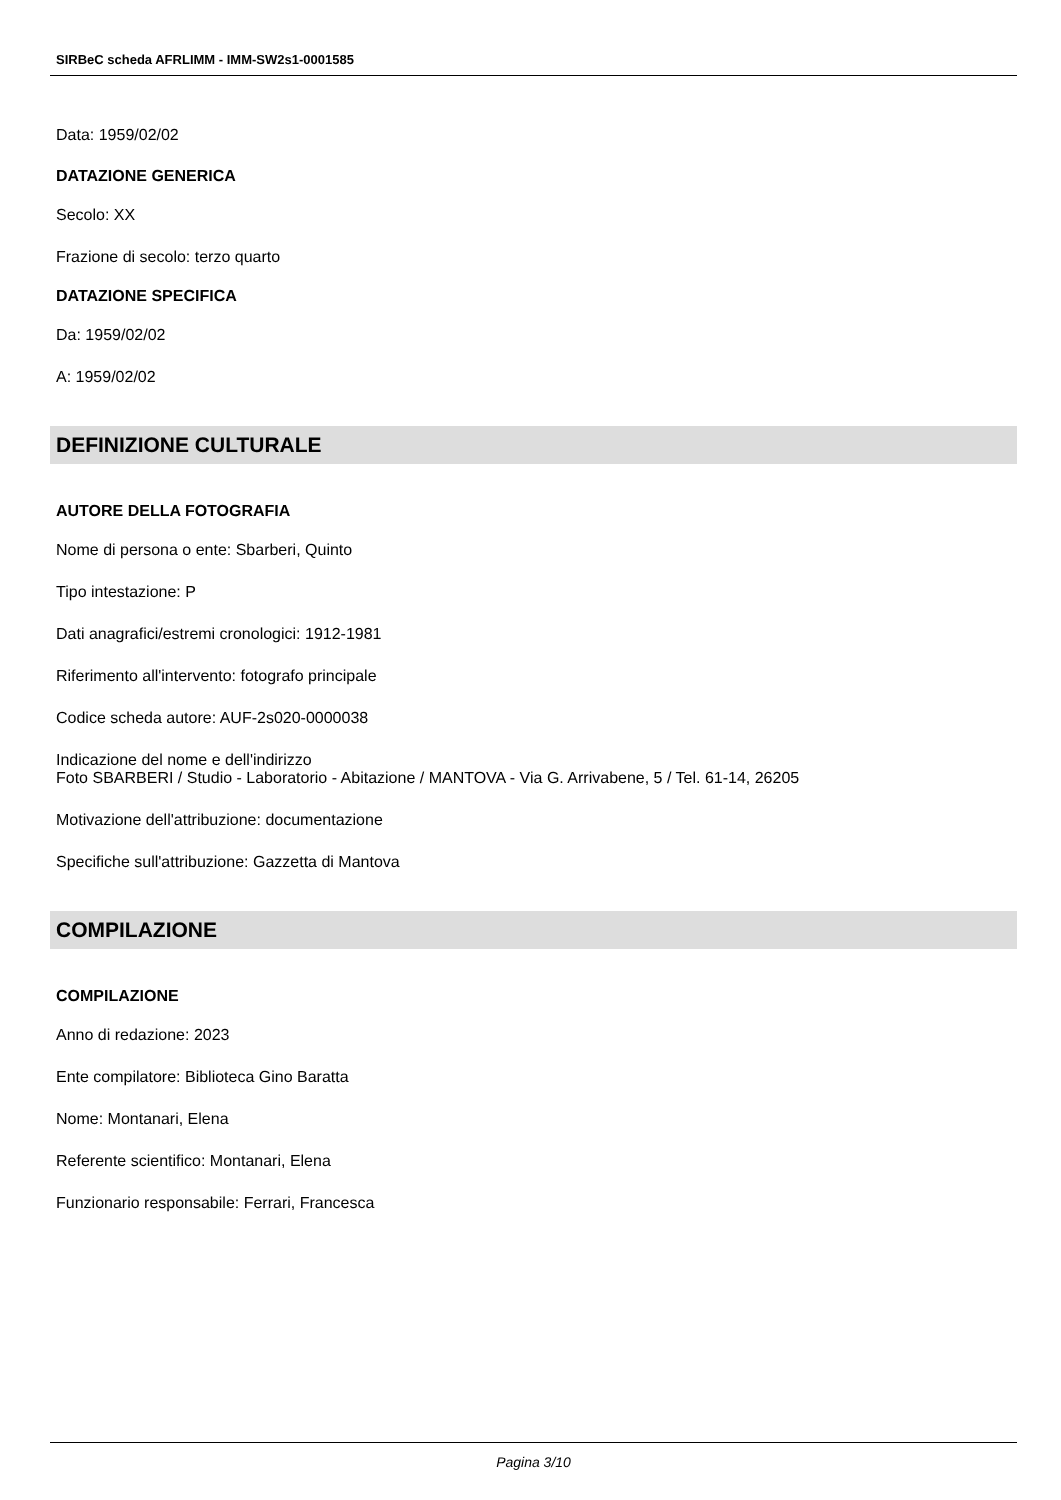SIRBeC scheda AFRLIMM - IMM-SW2s1-0001585
Data: 1959/02/02
DATAZIONE GENERICA
Secolo: XX
Frazione di secolo: terzo quarto
DATAZIONE SPECIFICA
Da: 1959/02/02
A: 1959/02/02
DEFINIZIONE CULTURALE
AUTORE DELLA FOTOGRAFIA
Nome di persona o ente: Sbarberi, Quinto
Tipo intestazione: P
Dati anagrafici/estremi cronologici: 1912-1981
Riferimento all'intervento: fotografo principale
Codice scheda autore: AUF-2s020-0000038
Indicazione del nome e dell'indirizzo
Foto SBARBERI / Studio - Laboratorio - Abitazione / MANTOVA - Via G. Arrivabene, 5 / Tel. 61-14, 26205
Motivazione dell'attribuzione: documentazione
Specifiche sull'attribuzione: Gazzetta di Mantova
COMPILAZIONE
COMPILAZIONE
Anno di redazione: 2023
Ente compilatore: Biblioteca Gino Baratta
Nome: Montanari, Elena
Referente scientifico: Montanari, Elena
Funzionario responsabile: Ferrari, Francesca
Pagina 3/10